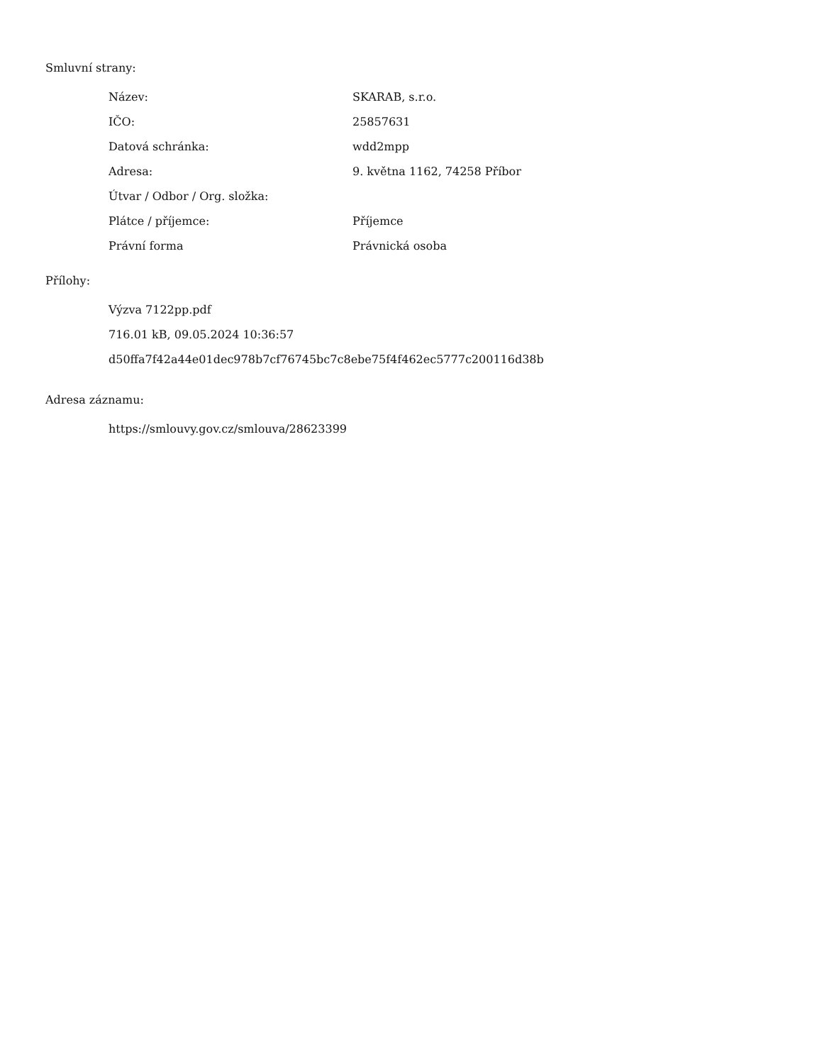Smluvní strany:
| Název: | SKARAB, s.r.o. |
| IČO: | 25857631 |
| Datová schránka: | wdd2mpp |
| Adresa: | 9. května 1162, 74258 Příbor |
| Útvar / Odbor / Org. složka: | |
| Plátce / příjemce: | Příjemce |
| Právní forma | Právnická osoba |
Přílohy:
Výzva 7122pp.pdf
716.01 kB, 09.05.2024 10:36:57
d50ffa7f42a44e01dec978b7cf76745bc7c8ebe75f4f462ec5777c200116d38b
Adresa záznamu:
https://smlouvy.gov.cz/smlouva/28623399